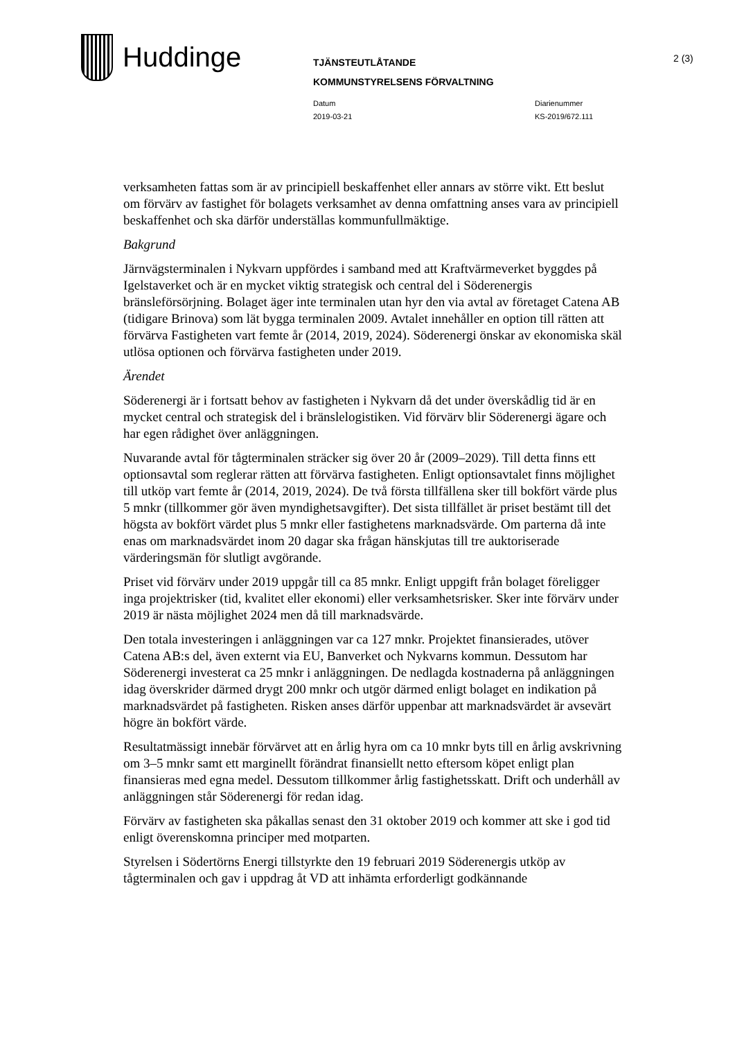Huddinge
TJÄNSTEUTLÅTANDE
KOMMUNSTYRELSENS FÖRVALTNING
Datum
2019-03-21
Diarienummer
KS-2019/672.111
2 (3)
verksamheten fattas som är av principiell beskaffenhet eller annars av större vikt. Ett beslut om förvärv av fastighet för bolagets verksamhet av denna omfattning anses vara av principiell beskaffenhet och ska därför underställas kommunfullmäktige.
Bakgrund
Järnvägsterminalen i Nykvarn uppfördes i samband med att Kraftvärmeverket byggdes på Igelstaverket och är en mycket viktig strategisk och central del i Söderenergis bränsleförsörjning. Bolaget äger inte terminalen utan hyr den via avtal av företaget Catena AB (tidigare Brinova) som lät bygga terminalen 2009. Avtalet innehåller en option till rätten att förvärva Fastigheten vart femte år (2014, 2019, 2024). Söderenergi önskar av ekonomiska skäl utlösa optionen och förvärva fastigheten under 2019.
Ärendet
Söderenergi är i fortsatt behov av fastigheten i Nykvarn då det under överskådlig tid är en mycket central och strategisk del i bränslelogistiken. Vid förvärv blir Söderenergi ägare och har egen rådighet över anläggningen.
Nuvarande avtal för tågterminalen sträcker sig över 20 år (2009–2029). Till detta finns ett optionsavtal som reglerar rätten att förvärva fastigheten. Enligt optionsavtalet finns möjlighet till utköp vart femte år (2014, 2019, 2024). De två första tillfällena sker till bokfört värde plus 5 mnkr (tillkommer gör även myndighetsavgifter). Det sista tillfället är priset bestämt till det högsta av bokfört värdet plus 5 mnkr eller fastighetens marknadsvärde. Om parterna då inte enas om marknadsvärdet inom 20 dagar ska frågan hänskjutas till tre auktoriserade värderingsmän för slutligt avgörande.
Priset vid förvärv under 2019 uppgår till ca 85 mnkr. Enligt uppgift från bolaget föreligger inga projektrisker (tid, kvalitet eller ekonomi) eller verksamhetsrisker. Sker inte förvärv under 2019 är nästa möjlighet 2024 men då till marknadsvärde.
Den totala investeringen i anläggningen var ca 127 mnkr. Projektet finansierades, utöver Catena AB:s del, även externt via EU, Banverket och Nykvarns kommun. Dessutom har Söderenergi investerat ca 25 mnkr i anläggningen. De nedlagda kostnaderna på anläggningen idag överskrider därmed drygt 200 mnkr och utgör därmed enligt bolaget en indikation på marknadsvärdet på fastigheten. Risken anses därför uppenbar att marknadsvärdet är avsevärt högre än bokfört värde.
Resultatmässigt innebär förvärvet att en årlig hyra om ca 10 mnkr byts till en årlig avskrivning om 3–5 mnkr samt ett marginellt förändrat finansiellt netto eftersom köpet enligt plan finansieras med egna medel. Dessutom tillkommer årlig fastighetsskatt. Drift och underhåll av anläggningen står Söderenergi för redan idag.
Förvärv av fastigheten ska påkallas senast den 31 oktober 2019 och kommer att ske i god tid enligt överenskomna principer med motparten.
Styrelsen i Södertörns Energi tillstyrkte den 19 februari 2019 Söderenergis utköp av tågterminalen och gav i uppdrag åt VD att inhämta erforderligt godkännande